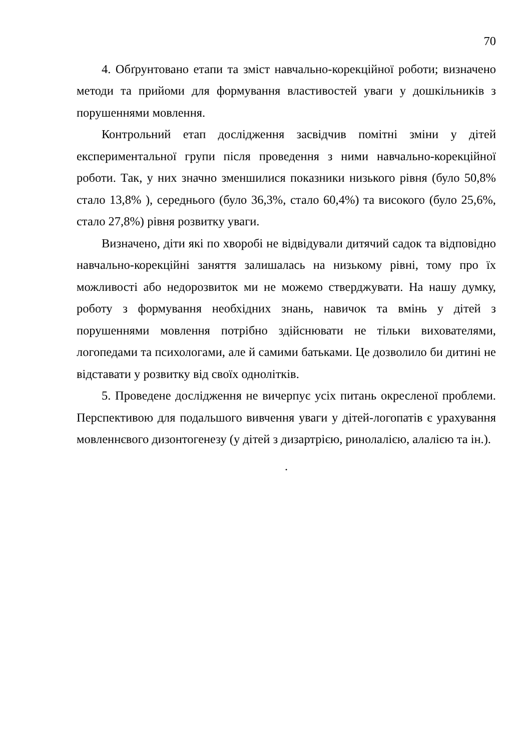70
4. Обґрунтовано етапи та зміст навчально-корекційної роботи; визначено методи та прийоми для формування властивостей уваги у дошкільників з порушеннями мовлення.
Контрольний етап дослідження засвідчив помітні зміни у дітей експериментальної групи після проведення з ними навчально-корекційної роботи. Так, у них значно зменшилися показники низького рівня (було 50,8% стало 13,8% ), середнього (було 36,3%, стало 60,4%) та високого (було 25,6%, стало 27,8%) рівня розвитку уваги.
Визначено, діти які по хворобі не відвідували дитячий садок та відповідно навчально-корекційні заняття залишалась на низькому рівні, тому про їх можливості або недорозвиток ми не можемо стверджувати. На нашу думку, роботу з формування необхідних знань, навичок та вмінь у дітей з порушеннями мовлення потрібно здійснювати не тільки вихователями, логопедами та психологами, але й самими батьками. Це дозволило би дитині не відставати у розвитку від своїх однолітків.
5. Проведене дослідження не вичерпує усіх питань окресленої проблеми. Перспективою для подальшого вивчення уваги у дітей-логопатів є урахування мовленнєвого дизонтогенезу (у дітей з дизартрією, ринолалією, алалією та ін.).
.